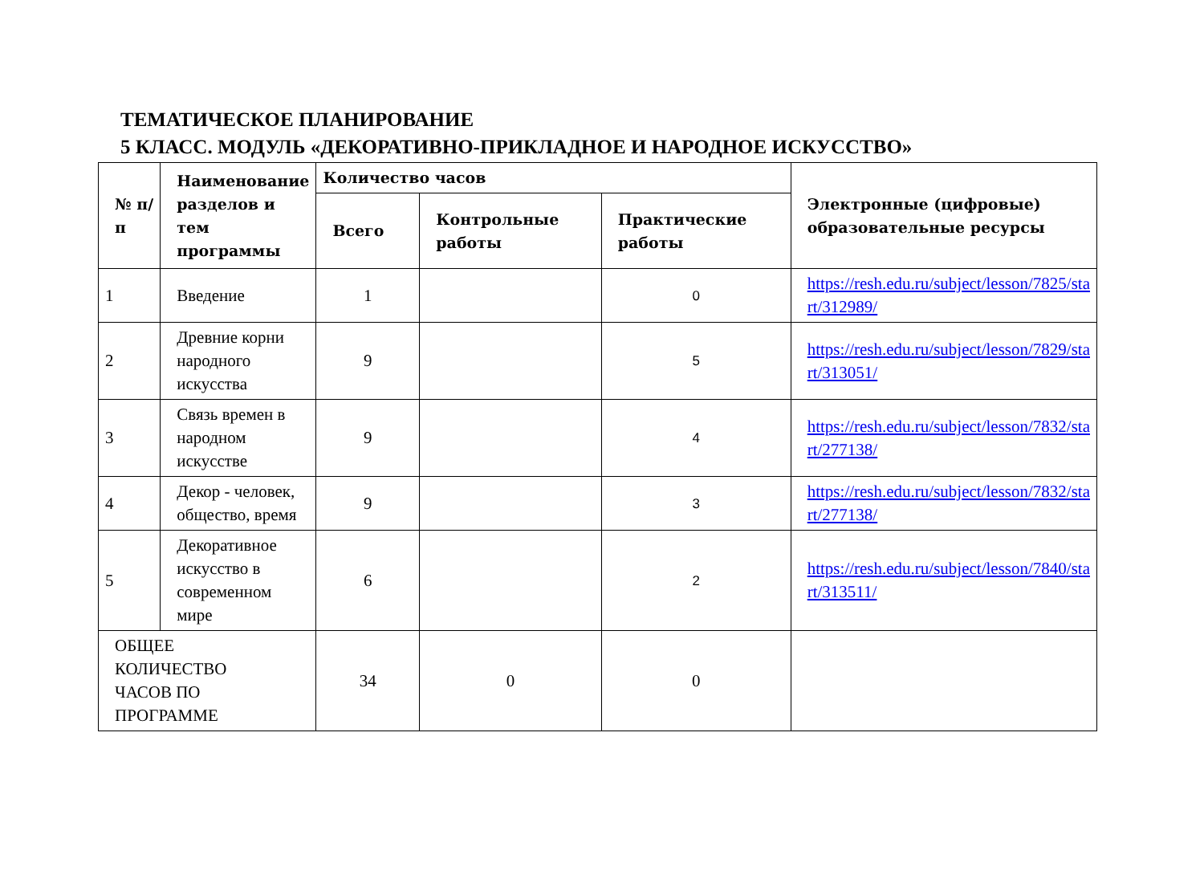ТЕМАТИЧЕСКОЕ ПЛАНИРОВАНИЕ
5 КЛАСС. МОДУЛЬ «ДЕКОРАТИВНО-ПРИКЛАДНОЕ И НАРОДНОЕ ИСКУССТВО»
| № п/п | Наименование разделов и тем программы | Количество часов | | | Электронные (цифровые) образовательные ресурсы |
| --- | --- | --- | --- | --- | --- |
| | | Всего | Контрольные работы | Практические работы | |
| 1 | Введение | 1 | | 0 | https://resh.edu.ru/subject/lesson/7825/sta rt/312989/ |
| 2 | Древние корни народного искусства | 9 | | 5 | https://resh.edu.ru/subject/lesson/7829/sta rt/313051/ |
| 3 | Связь времен в народном искусстве | 9 | | 4 | https://resh.edu.ru/subject/lesson/7832/sta rt/277138/ |
| 4 | Декор - человек, общество, время | 9 | | 3 | https://resh.edu.ru/subject/lesson/7832/sta rt/277138/ |
| 5 | Декоративное искусство в современном мире | 6 | | 2 | https://resh.edu.ru/subject/lesson/7840/sta rt/313511/ |
| ОБЩЕЕ КОЛИЧЕСТВО ЧАСОВ ПО ПРОГРАММЕ | | 34 | 0 | 0 | |